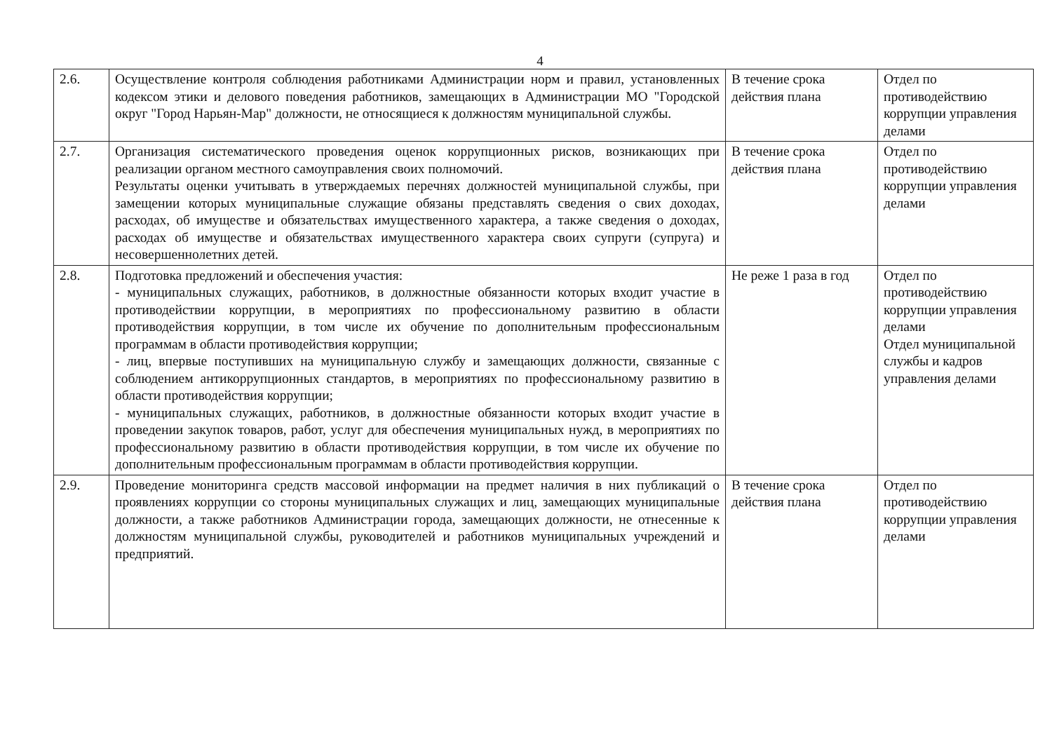4
| 2.6. | Осуществление контроля соблюдения работниками Администрации норм и правил, установленных кодексом этики и делового поведения работников, замещающих в Администрации МО "Городской округ "Город Нарьян-Мар" должности, не относящиеся к должностям муниципальной службы. | В течение срока действия плана | Отдел по противодействию коррупции управления делами |
| 2.7. | Организация систематического проведения оценок коррупционных рисков, возникающих при реализации органом местного самоуправления своих полномочий. Результаты оценки учитывать в утверждаемых перечнях должностей муниципальной службы, при замещении которых муниципальные служащие обязаны представлять сведения о свих доходах, расходах, об имуществе и обязательствах имущественного характера, а также сведения о доходах, расходах об имуществе и обязательствах имущественного характера своих супруги (супруга) и несовершеннолетних детей. | В течение срока действия плана | Отдел по противодействию коррупции управления делами |
| 2.8. | Подготовка предложений и обеспечения участия: - муниципальных служащих, работников, в должностные обязанности которых входит участие в противодействии коррупции, в мероприятиях по профессиональному развитию в области противодействия коррупции, в том числе их обучение по дополнительным профессиональным программам в области противодействия коррупции; - лиц, впервые поступивших на муниципальную службу и замещающих должности, связанные с соблюдением антикоррупционных стандартов, в мероприятиях по профессиональному развитию в области противодействия коррупции; - муниципальных служащих, работников, в должностные обязанности которых входит участие в проведении закупок товаров, работ, услуг для обеспечения муниципальных нужд, в мероприятиях по профессиональному развитию в области противодействия коррупции, в том числе их обучение по дополнительным профессиональным программам в области противодействия коррупции. | Не реже 1 раза в год | Отдел по противодействию коррупции управления делами Отдел муниципальной службы и кадров управления делами |
| 2.9. | Проведение мониторинга средств массовой информации на предмет наличия в них публикаций о проявлениях коррупции со стороны муниципальных служащих и лиц, замещающих муниципальные должности, а также работников Администрации города, замещающих должности, не отнесенные к должностям муниципальной службы, руководителей и работников муниципальных учреждений и предприятий. | В течение срока действия плана | Отдел по противодействию коррупции управления делами |